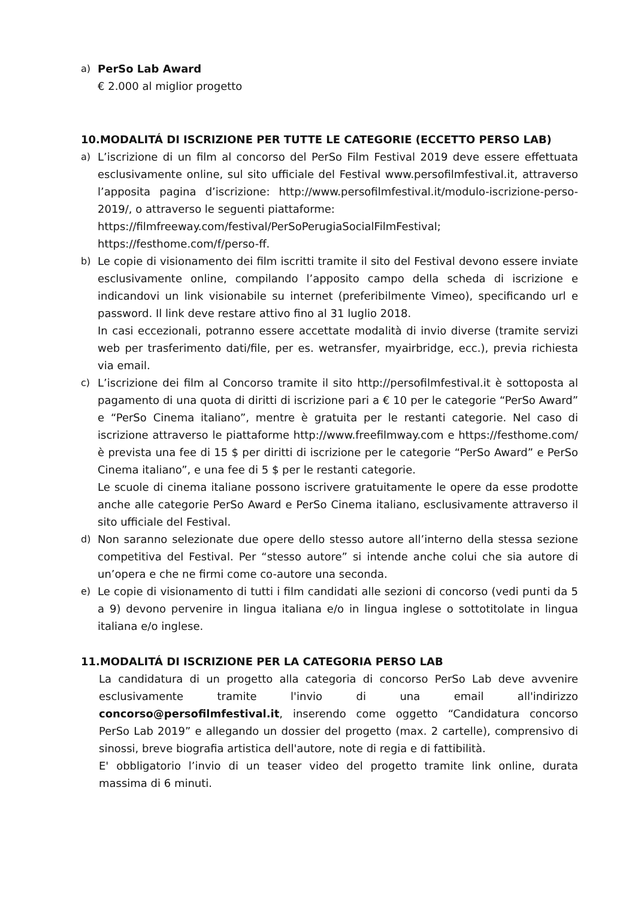a) PerSo Lab Award
€ 2.000 al miglior progetto
10.MODALITÁ DI ISCRIZIONE PER TUTTE LE CATEGORIE (ECCETTO PERSO LAB)
a) L’iscrizione di un film al concorso del PerSo Film Festival 2019 deve essere effettuata esclusivamente online, sul sito ufficiale del Festival www.persofilmfestival.it, attraverso l’apposita pagina d’iscrizione: http://www.persofilmfestival.it/modulo-iscrizione-perso-2019/, o attraverso le seguenti piattaforme:
https://filmfreeway.com/festival/PerSoPerugiaSocialFilmFestival; https://festhome.com/f/perso-ff.
b) Le copie di visionamento dei film iscritti tramite il sito del Festival devono essere inviate esclusivamente online, compilando l’apposito campo della scheda di iscrizione e indicandovi un link visionabile su internet (preferibilmente Vimeo), specificando url e password. Il link deve restare attivo fino al 31 luglio 2018.
In casi eccezionali, potranno essere accettate modalità di invio diverse (tramite servizi web per trasferimento dati/file, per es. wetransfer, myairbridge, ecc.), previa richiesta via email.
c) L’iscrizione dei film al Concorso tramite il sito http://persofilmfestival.it è sottoposta al pagamento di una quota di diritti di iscrizione pari a € 10 per le categorie “PerSo Award” e “PerSo Cinema italiano”, mentre è gratuita per le restanti categorie. Nel caso di iscrizione attraverso le piattaforme http://www.freefilmway.com e https://festhome.com/ è prevista una fee di 15 $ per diritti di iscrizione per le categorie “PerSo Award” e PerSo Cinema italiano”, e una fee di 5 $ per le restanti categorie.
Le scuole di cinema italiane possono iscrivere gratuitamente le opere da esse prodotte anche alle categorie PerSo Award e PerSo Cinema italiano, esclusivamente attraverso il sito ufficiale del Festival.
d) Non saranno selezionate due opere dello stesso autore all’interno della stessa sezione competitiva del Festival. Per “stesso autore” si intende anche colui che sia autore di un’opera e che ne firmi come co-autore una seconda.
e) Le copie di visionamento di tutti i film candidati alle sezioni di concorso (vedi punti da 5 a 9) devono pervenire in lingua italiana e/o in lingua inglese o sottotitolate in lingua italiana e/o inglese.
11.MODALITÁ DI ISCRIZIONE PER LA CATEGORIA PERSO LAB
La candidatura di un progetto alla categoria di concorso PerSo Lab deve avvenire esclusivamente tramite l'invio di una email all'indirizzo concorso@persofilmfestival.it, inserendo come oggetto “Candidatura concorso PerSo Lab 2019” e allegando un dossier del progetto (max. 2 cartelle), comprensivo di sinossi, breve biografia artistica dell'autore, note di regia e di fattibilità.
E' obbligatorio l’invio di un teaser video del progetto tramite link online, durata massima di 6 minuti.